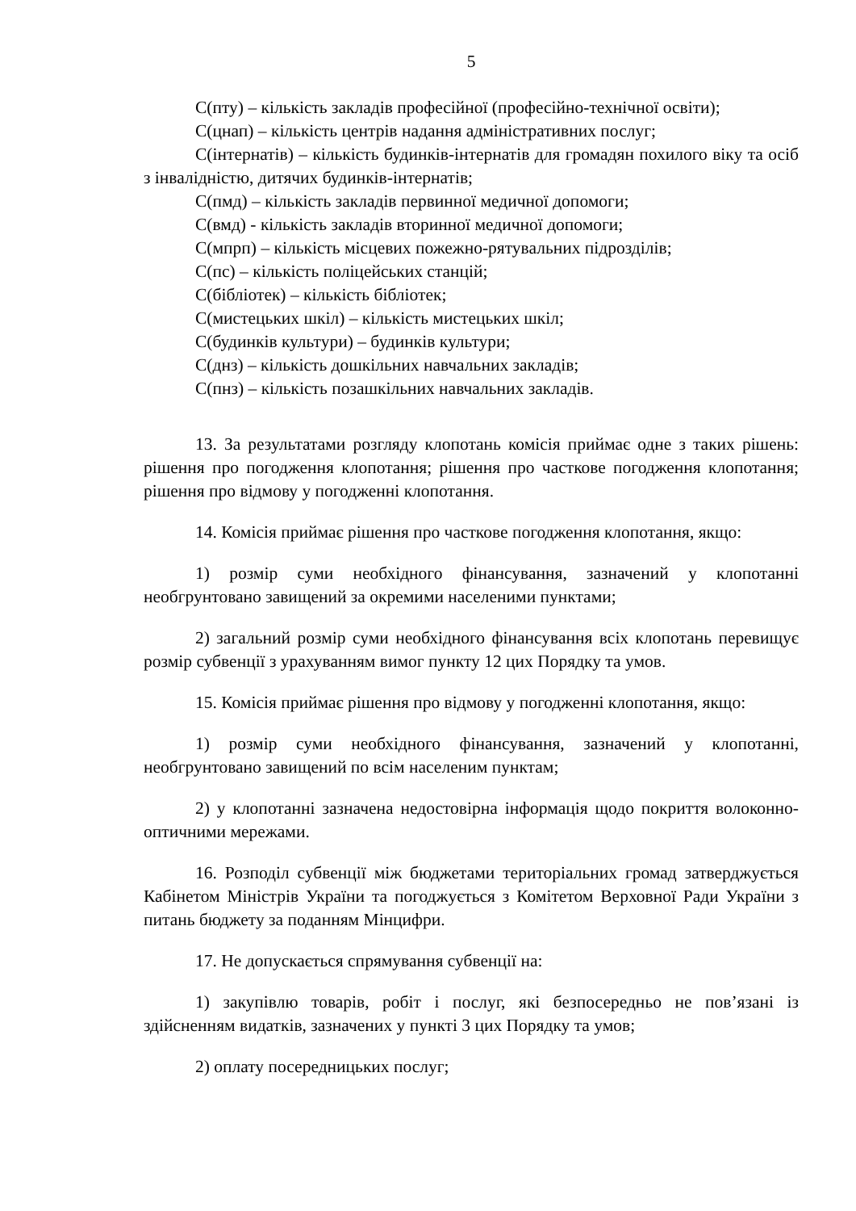5
С(пту) – кількість закладів професійної (професійно-технічної освіти);
С(цнап) – кількість центрів надання адміністративних послуг;
С(інтернатів) – кількість будинків-інтернатів для громадян похилого віку та осіб з інвалідністю, дитячих будинків-інтернатів;
С(пмд) – кількість закладів первинної медичної допомоги;
С(вмд) - кількість закладів вторинної медичної допомоги;
С(мпрп) – кількість місцевих пожежно-рятувальних підрозділів;
С(пс) – кількість поліцейських станцій;
С(бібліотек) – кількість бібліотек;
С(мистецьких шкіл) – кількість мистецьких шкіл;
С(будинків культури) – будинків культури;
С(днз) – кількість дошкільних навчальних закладів;
С(пнз) – кількість позашкільних навчальних закладів.
13. За результатами розгляду клопотань комісія приймає одне з таких рішень: рішення про погодження клопотання; рішення про часткове погодження клопотання; рішення про відмову у погодженні клопотання.
14. Комісія приймає рішення про часткове погодження клопотання, якщо:
1) розмір суми необхідного фінансування, зазначений у клопотанні необгрунтовано завищений за окремими населеними пунктами;
2) загальний розмір суми необхідного фінансування всіх клопотань перевищує розмір субвенції з урахуванням вимог пункту 12 цих Порядку та умов.
15. Комісія приймає рішення про відмову у погодженні клопотання, якщо:
1) розмір суми необхідного фінансування, зазначений у клопотанні, необгрунтовано завищений по всім населеним пунктам;
2) у клопотанні зазначена недостовірна інформація щодо покриття волоконно-оптичними мережами.
16. Розподіл субвенції між бюджетами територіальних громад затверджується Кабінетом Міністрів України та погоджується з Комітетом Верховної Ради України з питань бюджету за поданням Мінцифри.
17. Не допускається спрямування субвенції на:
1) закупівлю товарів, робіт і послуг, які безпосередньо не пов’язані із здійсненням видатків, зазначених у пункті 3 цих Порядку та умов;
2) оплату посередницьких послуг;